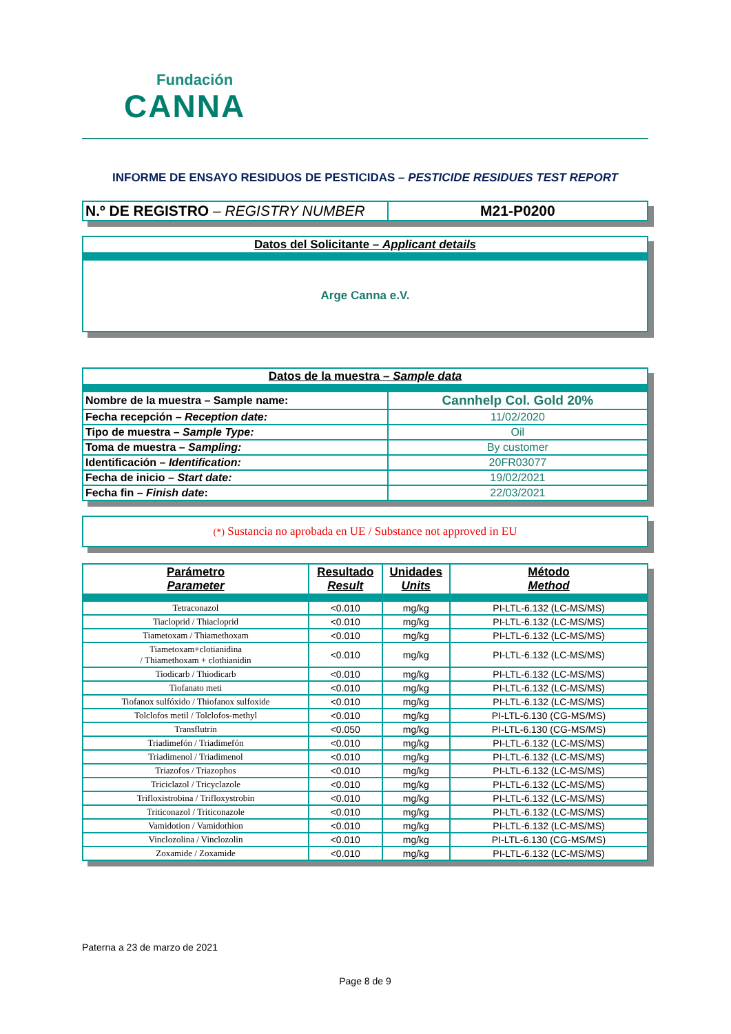Fundación
CANNA
INFORME DE ENSAYO RESIDUOS DE PESTICIDAS – PESTICIDE RESIDUES TEST REPORT
| N.º DE REGISTRO – REGISTRY NUMBER | M21-P0200 |
| Datos del Solicitante – Applicant details |
| Arge Canna e.V. |
| Datos de la muestra – Sample data | |
| Nombre de la muestra – Sample name: | Cannhelp Col. Gold 20% |
| Fecha recepción – Reception date: | 11/02/2020 |
| Tipo de muestra – Sample Type: | Oil |
| Toma de muestra – Sampling: | By customer |
| Identificación – Identification: | 20FR03077 |
| Fecha de inicio – Start date: | 19/02/2021 |
| Fecha fin – Finish date : | 22/03/2021 |
| (*) Sustancia no aprobada en UE / Substance not approved in EU |
| Parámetro Parameter | Resultado Result | Unidades Units | Método Method |
| --- | --- | --- | --- |
| Tetraconazol | <0.010 | mg/kg | PI-LTL-6.132 (LC-MS/MS) |
| Tiacloprid / Thiacloprid | <0.010 | mg/kg | PI-LTL-6.132 (LC-MS/MS) |
| Tiametoxam / Thiamethoxam | <0.010 | mg/kg | PI-LTL-6.132 (LC-MS/MS) |
| Tiametoxam+clotianidina / Thiamethoxam + clothianidin | <0.010 | mg/kg | PI-LTL-6.132 (LC-MS/MS) |
| Tiodicarb / Thiodicarb | <0.010 | mg/kg | PI-LTL-6.132 (LC-MS/MS) |
| Tiofanato meti | <0.010 | mg/kg | PI-LTL-6.132 (LC-MS/MS) |
| Tiofanox sulfóxido / Thiofanox sulfoxide | <0.010 | mg/kg | PI-LTL-6.132 (LC-MS/MS) |
| Tolclofos metil / Tolclofos-methyl | <0.010 | mg/kg | PI-LTL-6.130 (CG-MS/MS) |
| Transflutrin | <0.050 | mg/kg | PI-LTL-6.130 (CG-MS/MS) |
| Triadimefón / Triadimefón | <0.010 | mg/kg | PI-LTL-6.132 (LC-MS/MS) |
| Triadimenol / Triadimenol | <0.010 | mg/kg | PI-LTL-6.132 (LC-MS/MS) |
| Triazofos / Triazophos | <0.010 | mg/kg | PI-LTL-6.132 (LC-MS/MS) |
| Triciclazol / Tricyclazole | <0.010 | mg/kg | PI-LTL-6.132 (LC-MS/MS) |
| Trifloxistrobina / Trifloxystrobin | <0.010 | mg/kg | PI-LTL-6.132 (LC-MS/MS) |
| Triticonazol / Triticonazole | <0.010 | mg/kg | PI-LTL-6.132 (LC-MS/MS) |
| Vamidotion / Vamidothion | <0.010 | mg/kg | PI-LTL-6.132 (LC-MS/MS) |
| Vinclozolina / Vinclozolin | <0.010 | mg/kg | PI-LTL-6.130 (CG-MS/MS) |
| Zoxamide / Zoxamide | <0.010 | mg/kg | PI-LTL-6.132 (LC-MS/MS) |
Paterna a 23 de marzo de 2021
Page 8 de 9